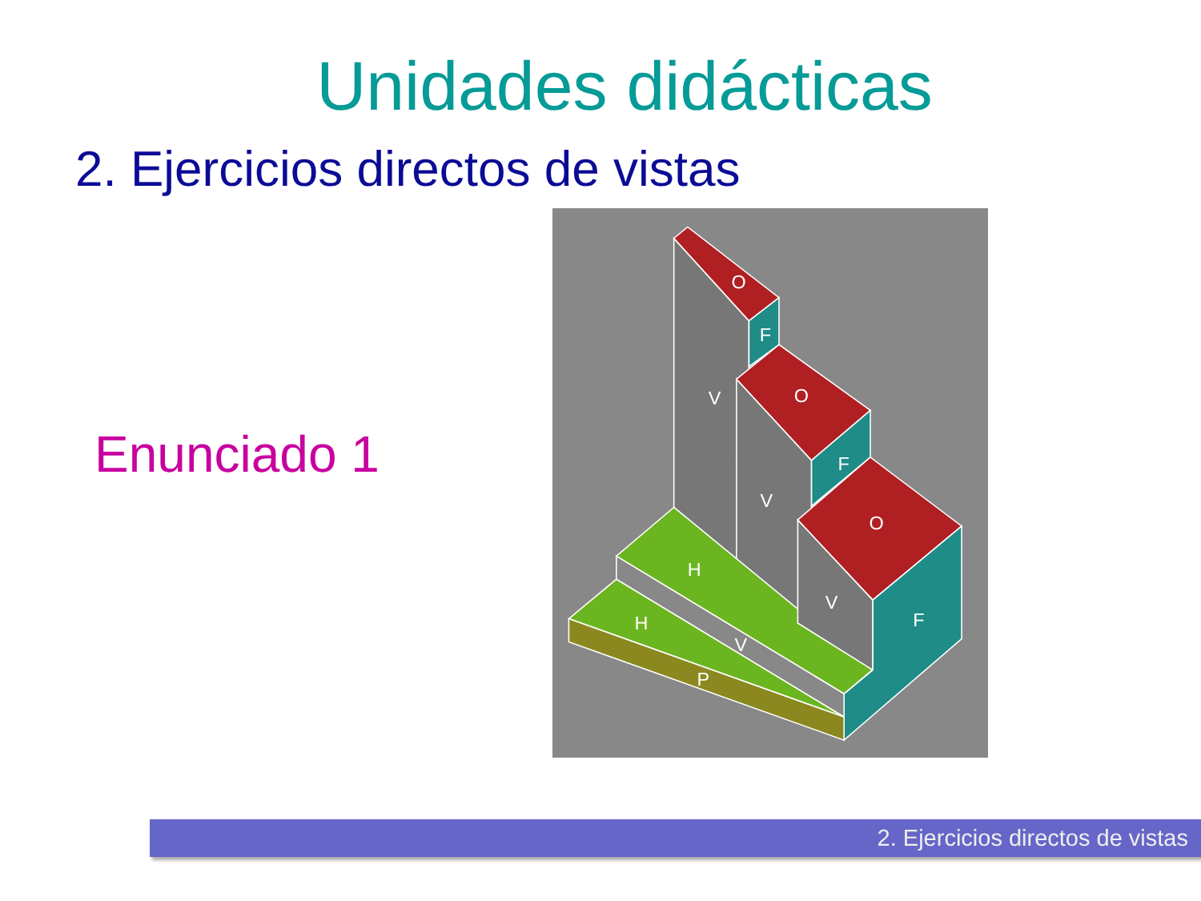Unidades didácticas
2. Ejercicios directos de vistas
Enunciado 1
V
V
V
V
O
O
O
F
F
F
H
H
P
2. Ejercicios directos de vistas